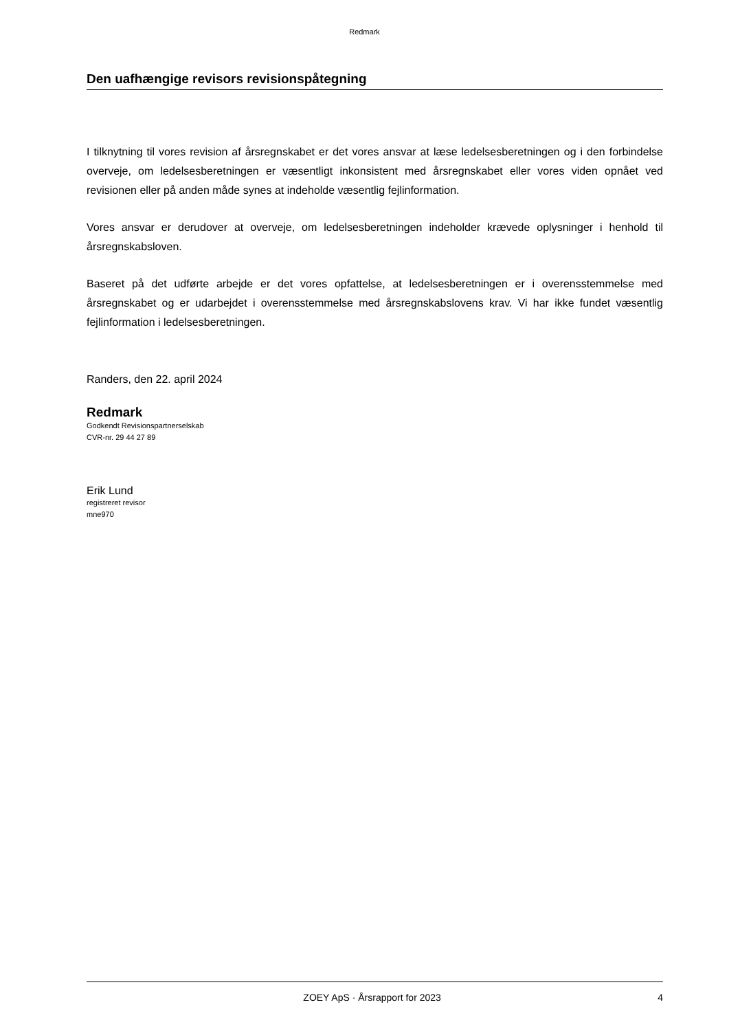Redmark
Den uafhængige revisors revisionspåtegning
I tilknytning til vores revision af årsregnskabet er det vores ansvar at læse ledelsesberetningen og i den forbindelse overveje, om ledelsesberetningen er væsentligt inkonsistent med årsregnskabet eller vores viden opnået ved revisionen eller på anden måde synes at indeholde væsentlig fejlinformation.
Vores ansvar er derudover at overveje, om ledelsesberetningen indeholder krævede oplysninger i henhold til årsregnskabsloven.
Baseret på det udførte arbejde er det vores opfattelse, at ledelsesberetningen er i overensstemmelse med årsregnskabet og er udarbejdet i overensstemmelse med årsregnskabslovens krav. Vi har ikke fundet væsentlig fejlinformation i ledelsesberetningen.
Randers, den 22. april 2024
Redmark
Godkendt Revisionspartnerselskab
CVR-nr. 29 44 27 89
Erik Lund
registreret revisor
mne970
ZOEY ApS · Årsrapport for 2023 4